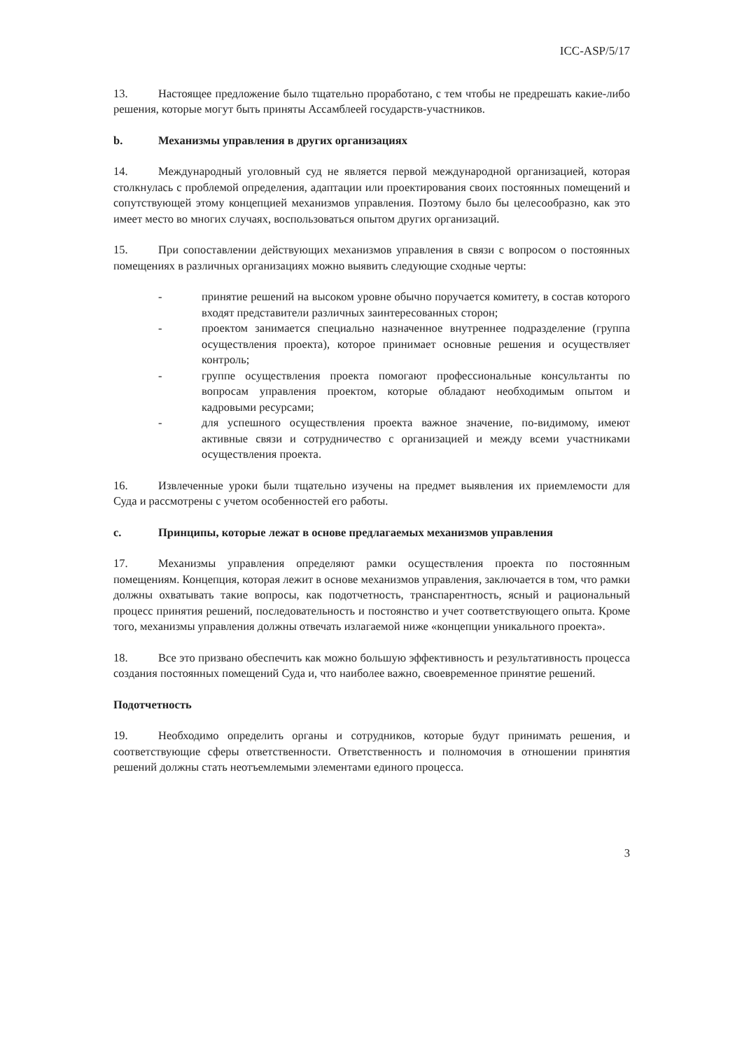ICC-ASP/5/17
13. Настоящее предложение было тщательно проработано, с тем чтобы не предрешать какие-либо решения, которые могут быть приняты Ассамблеей государств-участников.
b. Механизмы управления в других организациях
14. Международный уголовный суд не является первой международной организацией, которая столкнулась с проблемой определения, адаптации или проектирования своих постоянных помещений и сопутствующей этому концепцией механизмов управления. Поэтому было бы целесообразно, как это имеет место во многих случаях, воспользоваться опытом других организаций.
15. При сопоставлении действующих механизмов управления в связи с вопросом о постоянных помещениях в различных организациях можно выявить следующие сходные черты:
- принятие решений на высоком уровне обычно поручается комитету, в состав которого входят представители различных заинтересованных сторон;
- проектом занимается специально назначенное внутреннее подразделение (группа осуществления проекта), которое принимает основные решения и осуществляет контроль;
- группе осуществления проекта помогают профессиональные консультанты по вопросам управления проектом, которые обладают необходимым опытом и кадровыми ресурсами;
- для успешного осуществления проекта важное значение, по-видимому, имеют активные связи и сотрудничество с организацией и между всеми участниками осуществления проекта.
16. Извлеченные уроки были тщательно изучены на предмет выявления их приемлемости для Суда и рассмотрены с учетом особенностей его работы.
c. Принципы, которые лежат в основе предлагаемых механизмов управления
17. Механизмы управления определяют рамки осуществления проекта по постоянным помещениям. Концепция, которая лежит в основе механизмов управления, заключается в том, что рамки должны охватывать такие вопросы, как подотчетность, транспарентность, ясный и рациональный процесс принятия решений, последовательность и постоянство и учет соответствующего опыта. Кроме того, механизмы управления должны отвечать излагаемой ниже «концепции уникального проекта».
18. Все это призвано обеспечить как можно большую эффективность и результативность процесса создания постоянных помещений Суда и, что наиболее важно, своевременное принятие решений.
Подотчетность
19. Необходимо определить органы и сотрудников, которые будут принимать решения, и соответствующие сферы ответственности. Ответственность и полномочия в отношении принятия решений должны стать неотъемлемыми элементами единого процесса.
3